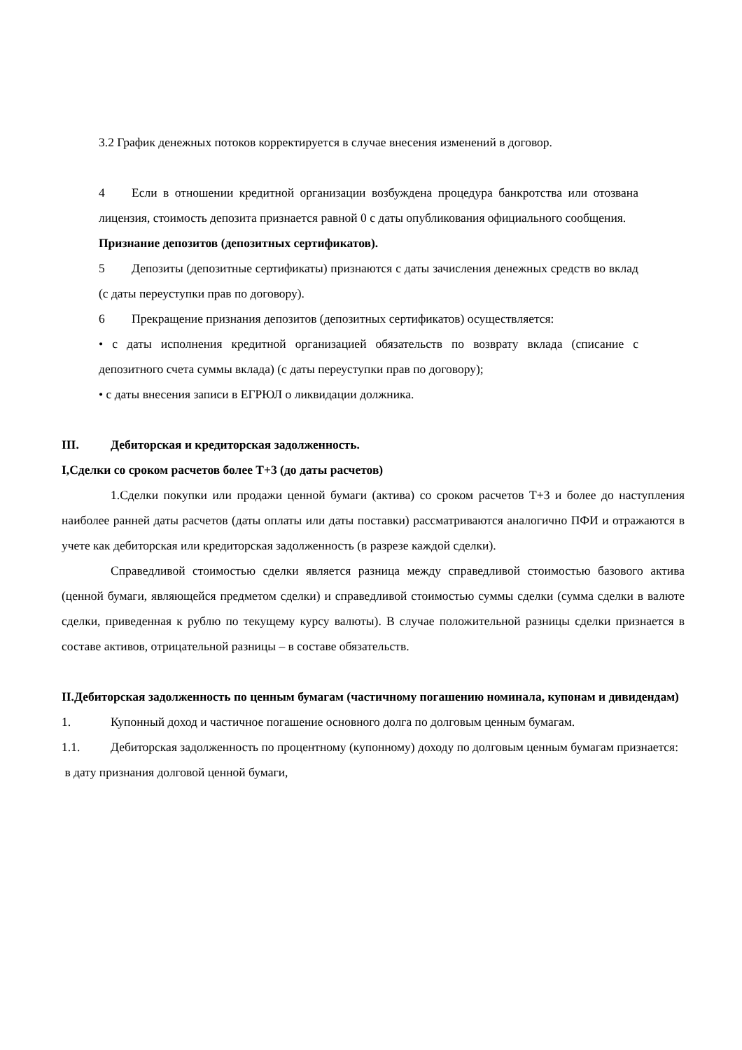3.2 График денежных потоков корректируется в случае внесения изменений в договор.
4 Если в отношении кредитной организации возбуждена процедура банкротства или отозвана лицензия, стоимость депозита признается равной 0 с даты опубликования официального сообщения.
Признание депозитов (депозитных сертификатов).
5 Депозиты (депозитные сертификаты) признаются с даты зачисления денежных средств во вклад (с даты переуступки прав по договору).
6 Прекращение признания депозитов (депозитных сертификатов) осуществляется:
• с даты исполнения кредитной организацией обязательств по возврату вклада (списание с депозитного счета суммы вклада) (с даты переуступки прав по договору);
• с даты внесения записи в ЕГРЮЛ о ликвидации должника.
III. Дебиторская и кредиторская задолженность.
I,Сделки со сроком расчетов более Т+3 (до даты расчетов)
1.Сделки покупки или продажи ценной бумаги (актива) со сроком расчетов Т+3 и более до наступления наиболее ранней даты расчетов (даты оплаты или даты поставки) рассматриваются аналогично ПФИ и отражаются в учете как дебиторская или кредиторская задолженность (в разрезе каждой сделки).
Справедливой стоимостью сделки является разница между справедливой стоимостью базового актива (ценной бумаги, являющейся предметом сделки) и справедливой стоимостью суммы сделки (сумма сделки в валюте сделки, приведенная к рублю по текущему курсу валюты). В случае положительной разницы сделки признается в составе активов, отрицательной разницы – в составе обязательств.
II.Дебиторская задолженность по ценным бумагам (частичному погашению номинала, купонам и дивидендам)
1. Купонный доход и частичное погашение основного долга по долговым ценным бумагам.
1.1. Дебиторская задолженность по процентному (купонному) доходу по долговым ценным бумагам признается:
в дату признания долговой ценной бумаги,